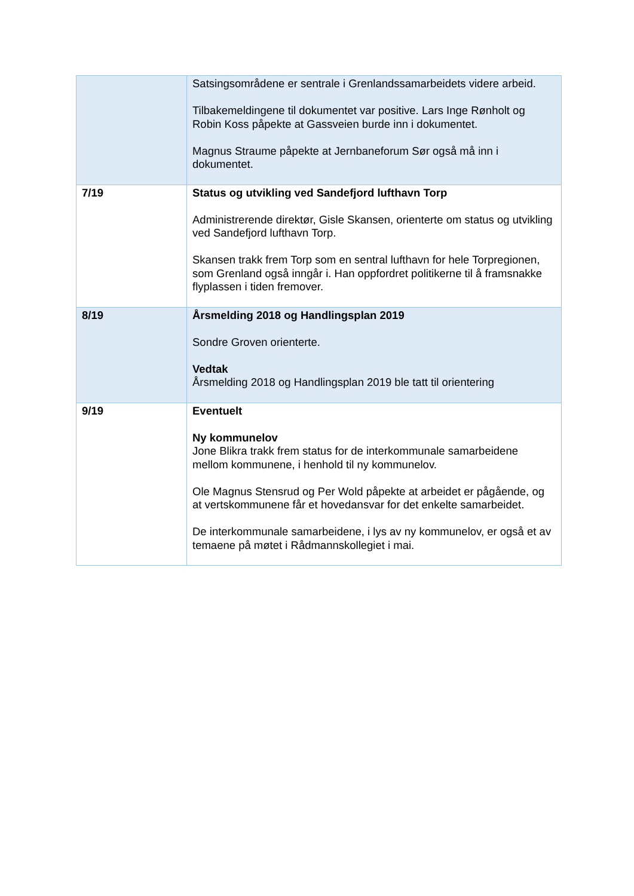| | Satsingsområdene er sentrale i Grenlandssamarbeidets videre arbeid. Tilbakemeldingene til dokumentet var positive. Lars Inge Rønholt og Robin Koss påpekte at Gassveien burde inn i dokumentet. Magnus Straume påpekte at Jernbaneforum Sør også må inn i dokumentet. |
| 7/19 | Status og utvikling ved Sandefjord lufthavn Torp Administrerende direktør, Gisle Skansen, orienterte om status og utvikling ved Sandefjord lufthavn Torp. Skansen trakk frem Torp som en sentral lufthavn for hele Torpregionen, som Grenland også inngår i. Han oppfordret politikerne til å framsnakke flyplassen i tiden fremover. |
| 8/19 | Årsmelding 2018 og Handlingsplan 2019 Sondre Groven orienterte. Vedtak Årsmelding 2018 og Handlingsplan 2019 ble tatt til orientering |
| 9/19 | Eventuelt Ny kommunelov Jone Blikra trakk frem status for de interkommunale samarbeidene mellom kommunene, i henhold til ny kommunelov. Ole Magnus Stensrud og Per Wold påpekte at arbeidet er pågående, og at vertskommunene får et hovedansvar for det enkelte samarbeidet. De interkommunale samarbeidene, i lys av ny kommunelov, er også et av temaene på møtet i Rådmannskollegiet i mai. |